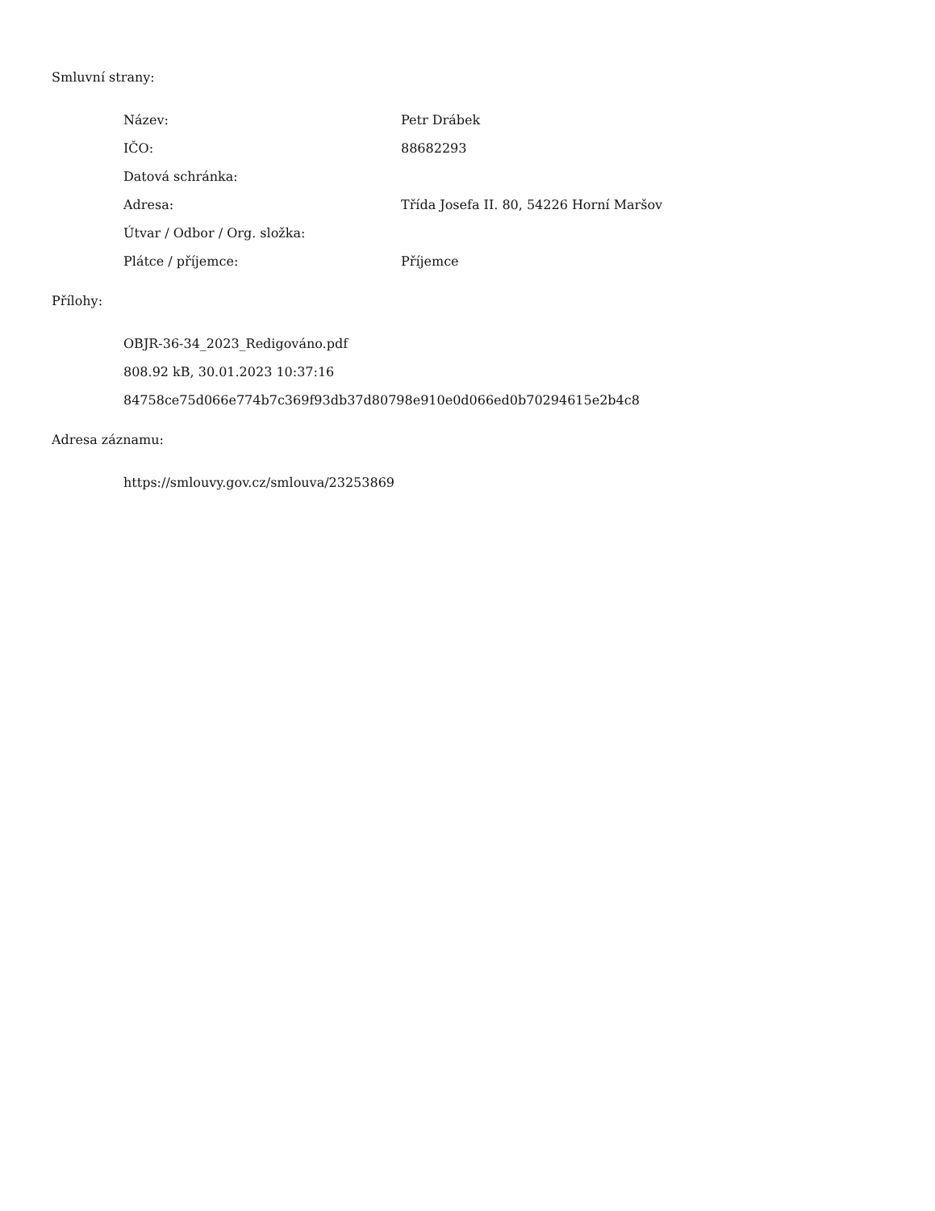Smluvní strany:
| Název: | Petr Drábek |
| IČO: | 88682293 |
| Datová schránka: | |
| Adresa: | Třída Josefa II. 80, 54226 Horní Maršov |
| Útvar / Odbor / Org. složka: | |
| Plátce / příjemce: | Příjemce |
Přílohy:
OBJR-36-34_2023_Redigováno.pdf
808.92 kB, 30.01.2023 10:37:16
84758ce75d066e774b7c369f93db37d80798e910e0d066ed0b70294615e2b4c8
Adresa záznamu:
https://smlouvy.gov.cz/smlouva/23253869